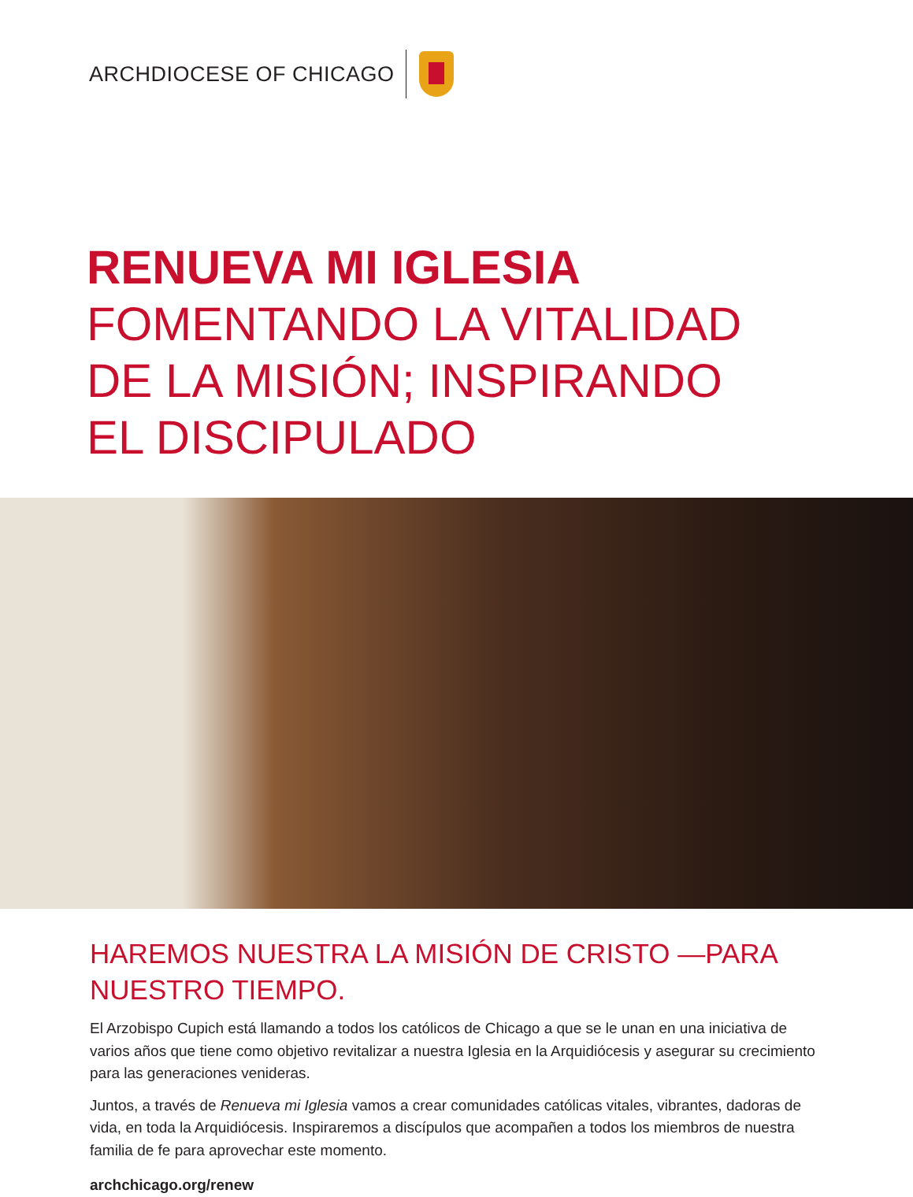ARCHDIOCESE OF CHICAGO
RENUEVA MI IGLESIA
FOMENTANDO LA VITALIDAD
DE LA MISIÓN; INSPIRANDO
EL DISCIPULADO
HAREMOS NUESTRA LA MISIÓN DE CRISTO —PARA NUESTRO TIEMPO.
El Arzobispo Cupich está llamando a todos los católicos de Chicago a que se le unan en una iniciativa de varios años que tiene como objetivo revitalizar a nuestra Iglesia en la Arquidiócesis y asegurar su crecimiento para las generaciones venideras.
Juntos, a través de Renueva mi Iglesia vamos a crear comunidades católicas vitales, vibrantes, dadoras de vida, en toda la Arquidiócesis. Inspiraremos a discípulos que acompañen a todos los miembros de nuestra familia de fe para aprovechar este momento.
archchicago.org/renew